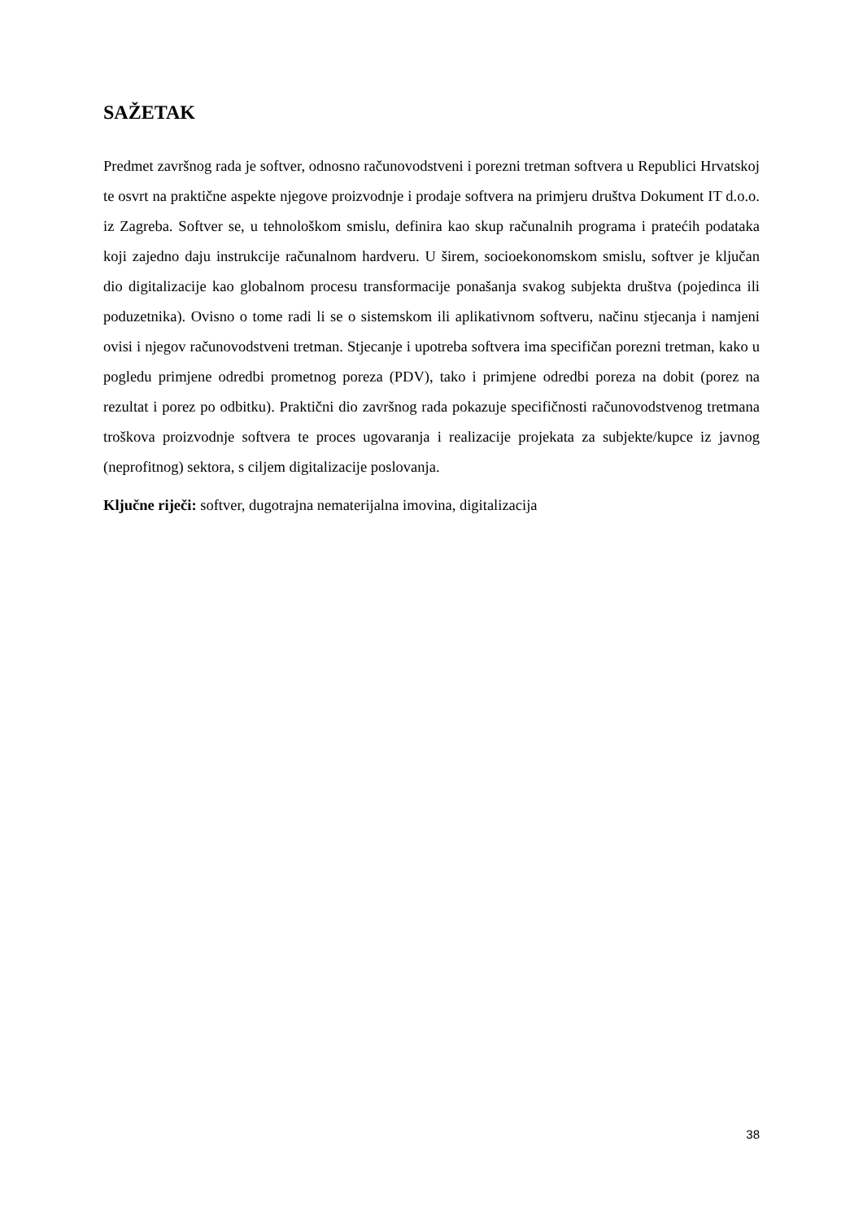SAŽETAK
Predmet završnog rada je softver, odnosno računovodstveni i porezni tretman softvera u Republici Hrvatskoj te osvrt na praktične aspekte njegove proizvodnje i prodaje softvera na primjeru društva Dokument IT d.o.o. iz Zagreba. Softver se, u tehnološkom smislu, definira kao skup računalnih programa i pratećih podataka koji zajedno daju instrukcije računalnom hardveru. U širem, socioekonomskom smislu, softver je ključan dio digitalizacije kao globalnom procesu transformacije ponašanja svakog subjekta društva (pojedinca ili poduzetnika). Ovisno o tome radi li se o sistemskom ili aplikativnom softveru, načinu stjecanja i namjeni ovisi i njegov računovodstveni tretman. Stjecanje i upotreba softvera ima specifičan porezni tretman, kako u pogledu primjene odredbi prometnog poreza (PDV), tako i primjene odredbi poreza na dobit (porez na rezultat i porez po odbitku). Praktični dio završnog rada pokazuje specifičnosti računovodstvenog tretmana troškova proizvodnje softvera te proces ugovaranja i realizacije projekata za subjekte/kupce iz javnog (neprofitnog) sektora, s ciljem digitalizacije poslovanja.
Ključne riječi: softver, dugotrajna nematerijalna imovina, digitalizacija
38